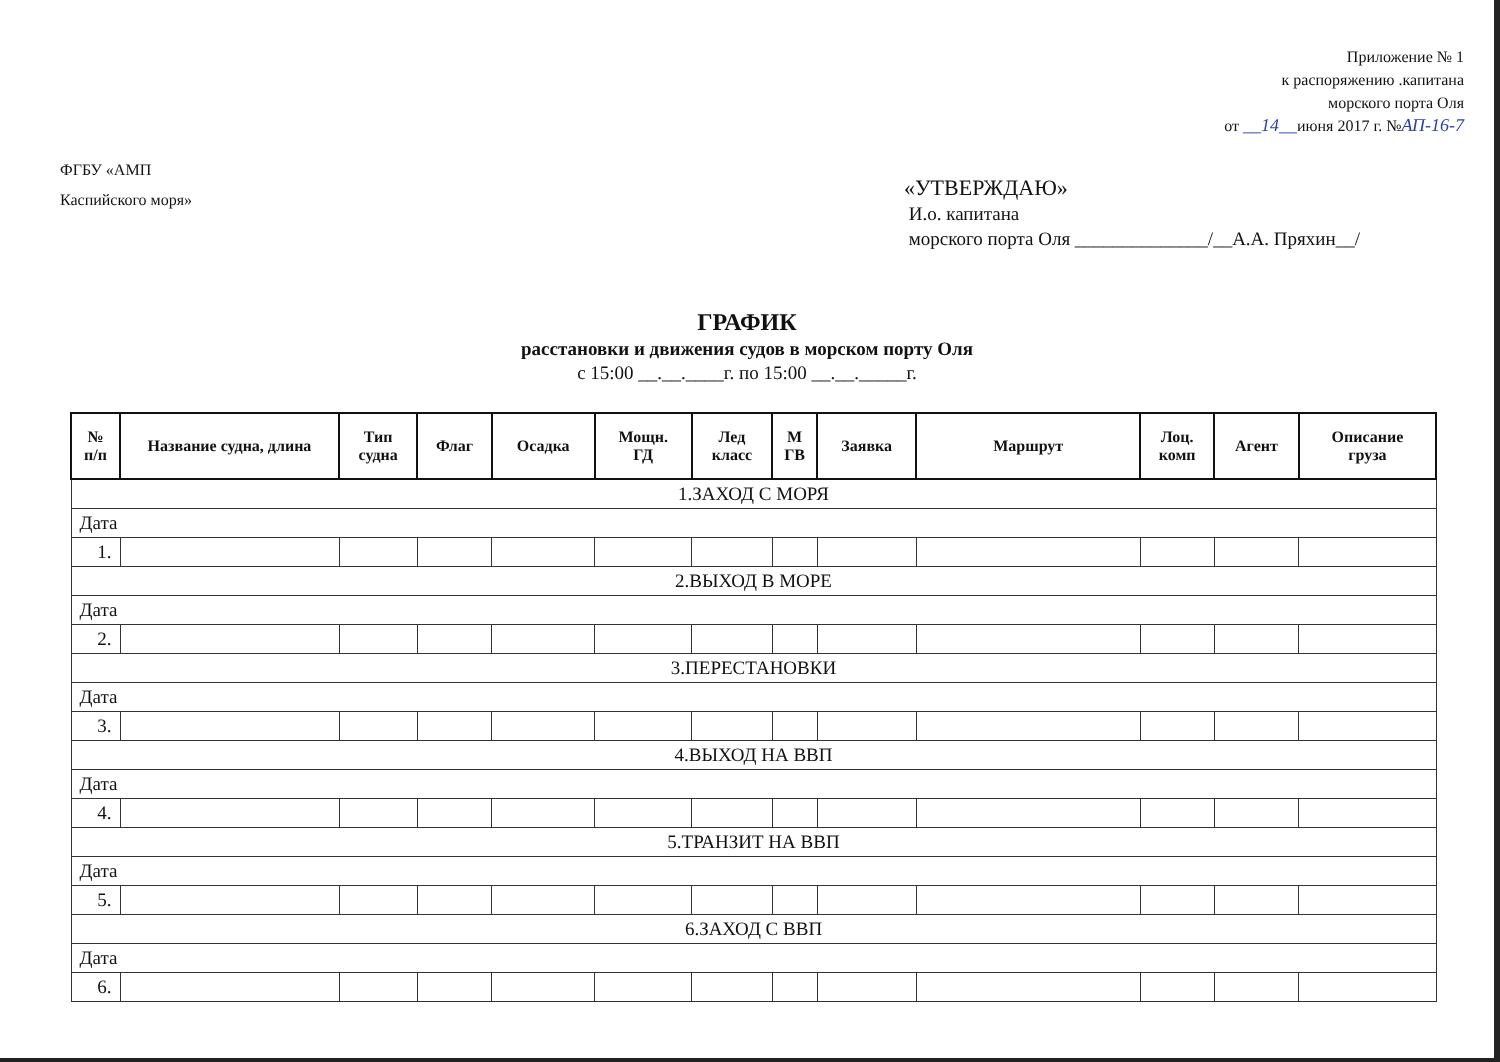Приложение № 1
к распоряжению .капитана
морского порта Оля
от __14__июня 2017 г. №АП-16-7
ФГБУ «АМП
Каспийского моря»
«УТВЕРЖДАЮ»
И.о. капитана
морского порта Оля ______________/__А.А. Пряхин__/
ГРАФИК
расстановки и движения судов в морском порту Оля
с 15:00 __.__.____г. по 15:00 __.__._____г.
| № п/п | Название судна, длина | Тип судна | Флаг | Осадка | Мощн. ГД | Лед класс | М ГВ | Заявка | Маршрут | Лоц. комп | Агент | Описание груза |
| --- | --- | --- | --- | --- | --- | --- | --- | --- | --- | --- | --- | --- |
| 1.ЗАХОД С МОРЯ | | | | | | | | | | | | |
| Дата | | | | | | | | | | | | |
| 1. | | | | | | | | | | | | |
| 2.ВЫХОД В МОРЕ | | | | | | | | | | | | |
| Дата | | | | | | | | | | | | |
| 2. | | | | | | | | | | | | |
| 3.ПЕРЕСТАНОВКИ | | | | | | | | | | | | |
| Дата | | | | | | | | | | | | |
| 3. | | | | | | | | | | | | |
| 4.ВЫХОД НА ВВП | | | | | | | | | | | | |
| Дата | | | | | | | | | | | | |
| 4. | | | | | | | | | | | | |
| 5.ТРАНЗИТ НА ВВП | | | | | | | | | | | | |
| Дата | | | | | | | | | | | | |
| 5. | | | | | | | | | | | | |
| 6.ЗАХОД С ВВП | | | | | | | | | | | | |
| Дата | | | | | | | | | | | | |
| 6. | | | | | | | | | | | | |